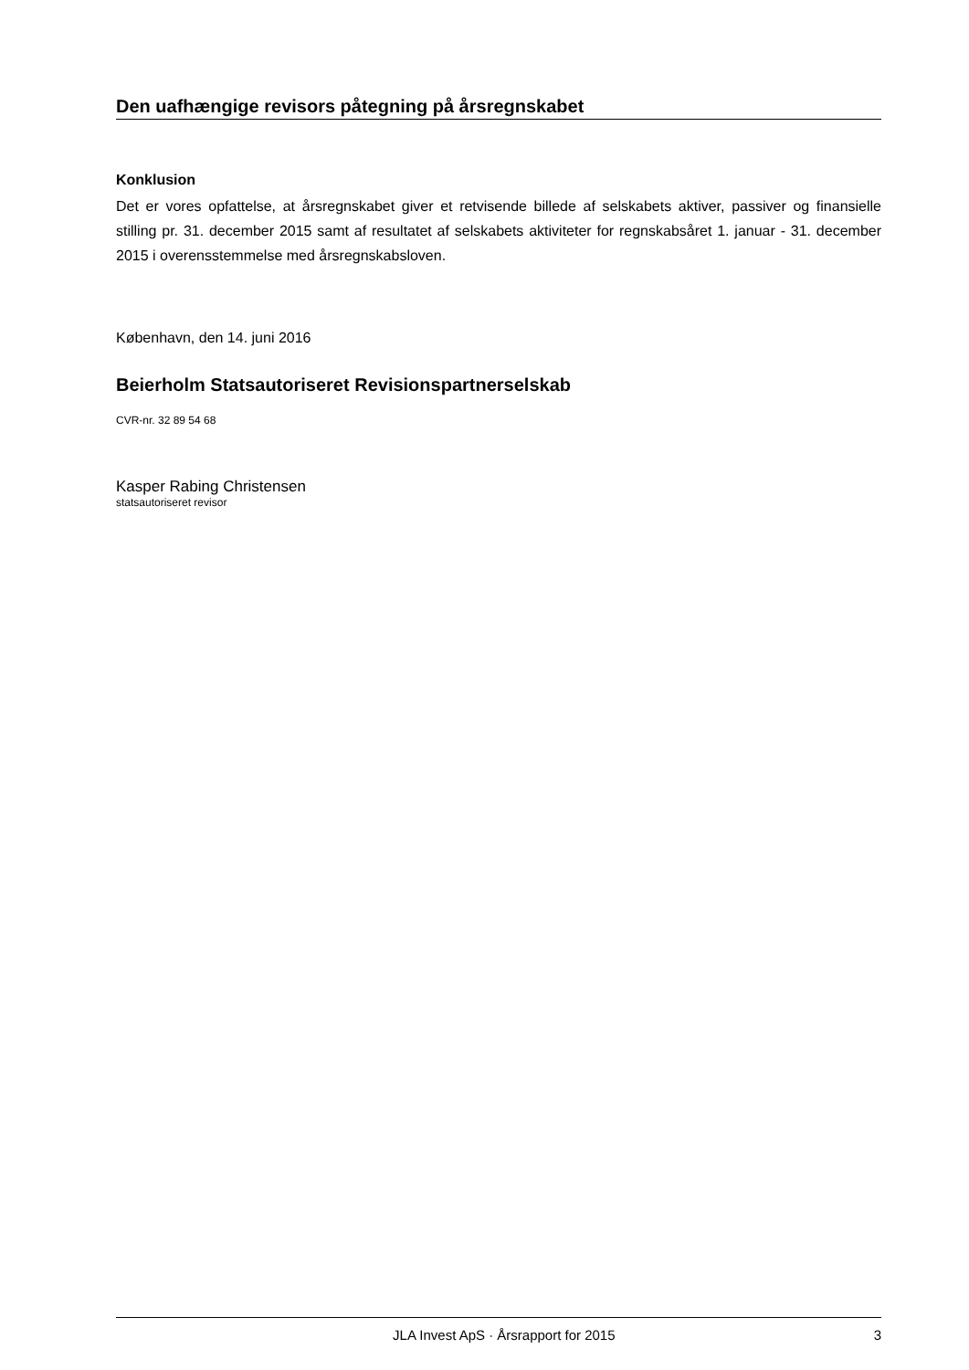Den uafhængige revisors påtegning på årsregnskabet
Konklusion
Det er vores opfattelse, at årsregnskabet giver et retvisende billede af selskabets aktiver, passiver og finansielle stilling pr. 31. december 2015 samt af resultatet af selskabets aktiviteter for regnskabsåret 1. januar - 31. december 2015 i overensstemmelse med årsregnskabsloven.
København, den 14. juni 2016
Beierholm Statsautoriseret Revisionspartnerselskab
CVR-nr. 32 89 54 68
Kasper Rabing Christensen
statsautoriseret revisor
JLA Invest ApS · Årsrapport for 2015 3